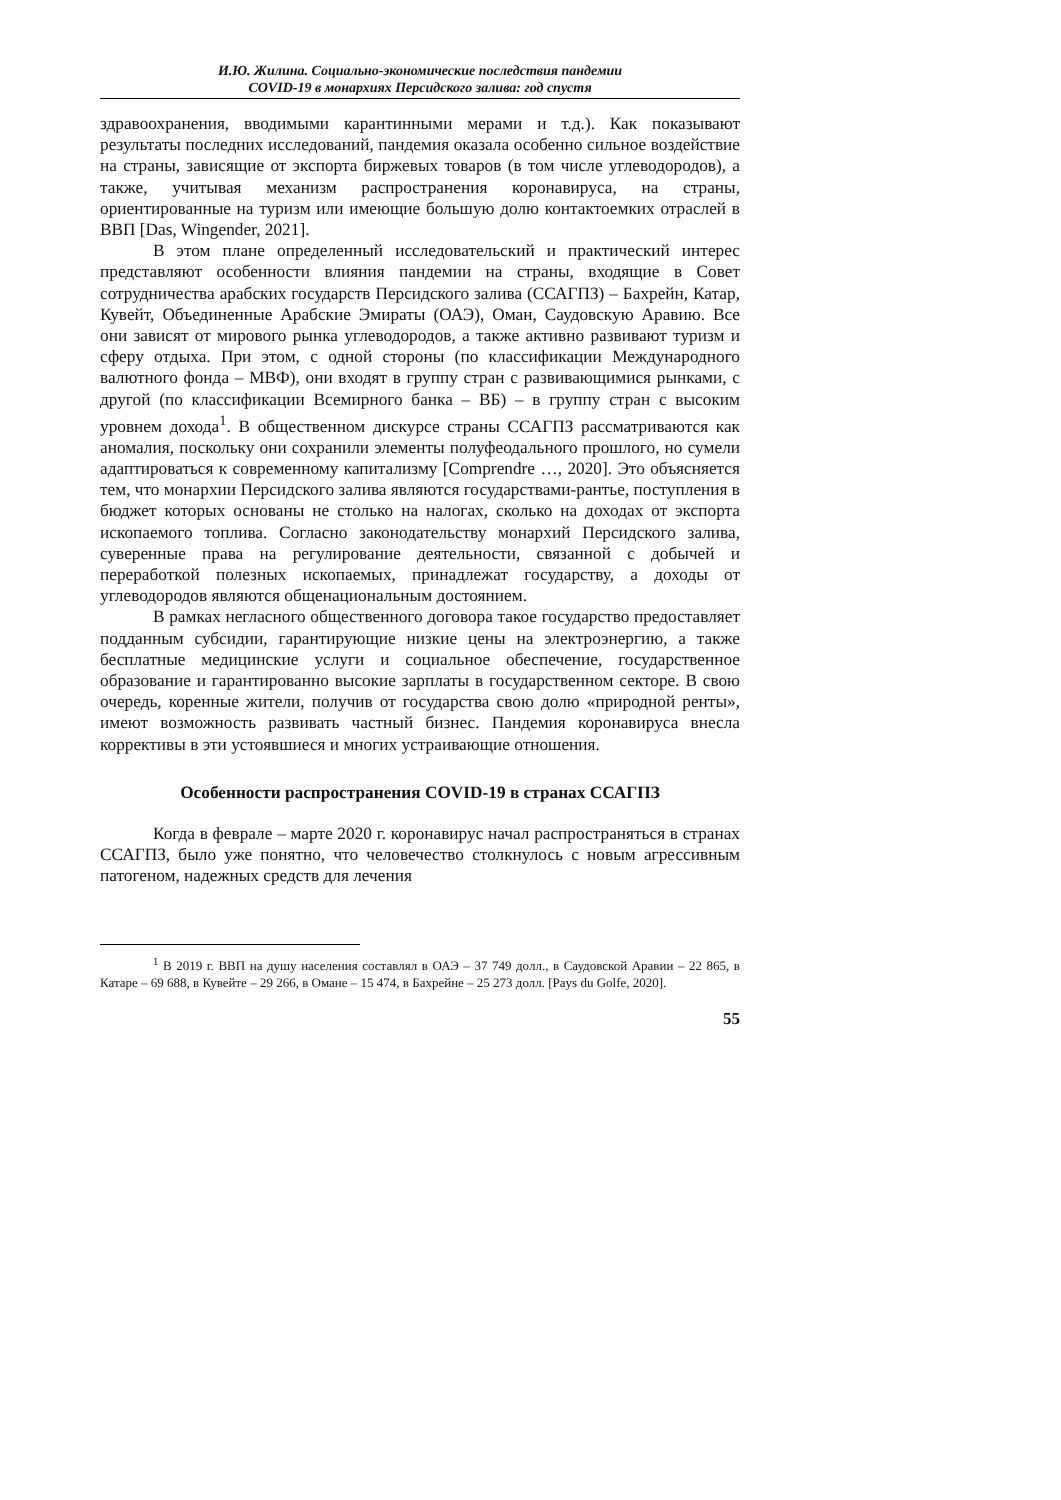И.Ю. Жилина. Социально-экономические последствия пандемии
COVID-19 в монархиях Персидского залива: год спустя
здравоохранения, вводимыми карантинными мерами и т.д.). Как показывают результаты последних исследований, пандемия оказала особенно сильное воздействие на страны, зависящие от экспорта биржевых товаров (в том числе углеводородов), а также, учитывая механизм распространения коронавируса, на страны, ориентированные на туризм или имеющие большую долю контактоемких отраслей в ВВП [Das, Wingender, 2021].
В этом плане определенный исследовательский и практический интерес представляют особенности влияния пандемии на страны, входящие в Совет сотрудничества арабских государств Персидского залива (ССАГПЗ) – Бахрейн, Катар, Кувейт, Объединенные Арабские Эмираты (ОАЭ), Оман, Саудовскую Аравию. Все они зависят от мирового рынка углеводородов, а также активно развивают туризм и сферу отдыха. При этом, с одной стороны (по классификации Международного валютного фонда – МВФ), они входят в группу стран с развивающимися рынками, с другой (по классификации Всемирного банка – ВБ) – в группу стран с высоким уровнем дохода<sup>1</sup>. В общественном дискурсе страны ССАГПЗ рассматриваются как аномалия, поскольку они сохранили элементы полуфеодального прошлого, но сумели адаптироваться к современному капитализму [Comprendre …, 2020]. Это объясняется тем, что монархии Персидского залива являются государствами-рантье, поступления в бюджет которых основаны не столько на налогах, сколько на доходах от экспорта ископаемого топлива. Согласно законодательству монархий Персидского залива, суверенные права на регулирование деятельности, связанной с добычей и переработкой полезных ископаемых, принадлежат государству, а доходы от углеводородов являются общенациональным достоянием.
В рамках негласного общественного договора такое государство предоставляет подданным субсидии, гарантирующие низкие цены на электроэнергию, а также бесплатные медицинские услуги и социальное обеспечение, государственное образование и гарантированно высокие зарплаты в государственном секторе. В свою очередь, коренные жители, получив от государства свою долю «природной ренты», имеют возможность развивать частный бизнес. Пандемия коронавируса внесла коррективы в эти устоявшиеся и многих устраивающие отношения.
Особенности распространения COVID-19 в странах ССАГПЗ
Когда в феврале – марте 2020 г. коронавирус начал распространяться в странах ССАГПЗ, было уже понятно, что человечество столкнулось с новым агрессивным патогеном, надежных средств для лечения
<sup>1</sup> В 2019 г. ВВП на душу населения составлял в ОАЭ – 37 749 долл., в Саудовской Аравии – 22 865, в Катаре – 69 688, в Кувейте – 29 266, в Омане – 15 474, в Бахрейне – 25 273 долл. [Pays du Golfe, 2020].
55